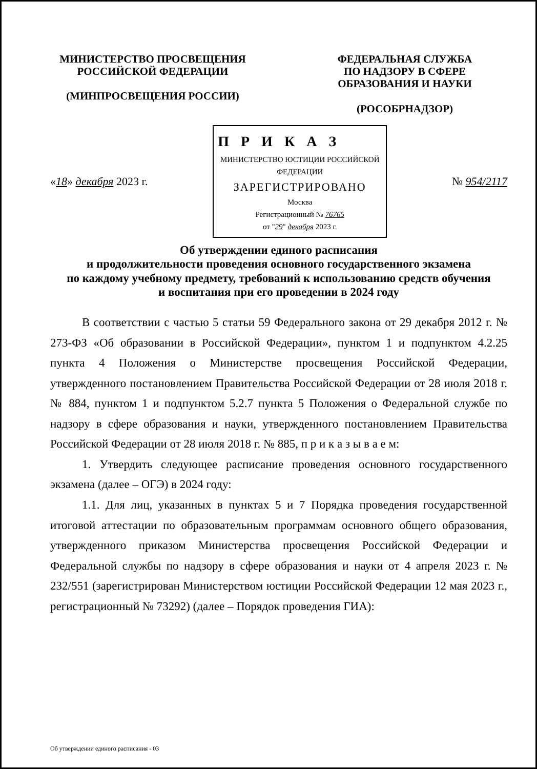МИНИСТЕРСТВО ПРОСВЕЩЕНИЯ
РОССИЙСКОЙ ФЕДЕРАЦИИ
(МИНПРОСВЕЩЕНИЯ РОССИИ)
ФЕДЕРАЛЬНАЯ СЛУЖБА
ПО НАДЗОРУ В СФЕРЕ
ОБРАЗОВАНИЯ И НАУКИ
(РОСОБРНАДЗОР)
«18» декабря 2023 г.
П Р И К А З
МИНИСТЕРСТВО ЮСТИЦИИ РОССИЙСКОЙ ФЕДЕРАЦИИ
ЗАРЕГИСТРИРОВАНО
Москва
Регистрационный № 76765
от "29" декабря 2023 г.
№ 954/2117
Об утверждении единого расписания
и продолжительности проведения основного государственного экзамена
по каждому учебному предмету, требований к использованию средств обучения
и воспитания при его проведении в 2024 году
В соответствии с частью 5 статьи 59 Федерального закона от 29 декабря 2012 г. № 273-ФЗ «Об образовании в Российской Федерации», пунктом 1 и подпунктом 4.2.25 пункта 4 Положения о Министерстве просвещения Российской Федерации, утвержденного постановлением Правительства Российской Федерации от 28 июля 2018 г. № 884, пунктом 1 и подпунктом 5.2.7 пункта 5 Положения о Федеральной службе по надзору в сфере образования и науки, утвержденного постановлением Правительства Российской Федерации от 28 июля 2018 г. № 885, п р и к а з ы в а е м:
1. Утвердить следующее расписание проведения основного государственного экзамена (далее – ОГЭ) в 2024 году:
1.1. Для лиц, указанных в пунктах 5 и 7 Порядка проведения государственной итоговой аттестации по образовательным программам основного общего образования, утвержденного приказом Министерства просвещения Российской Федерации и Федеральной службы по надзору в сфере образования и науки от 4 апреля 2023 г. № 232/551 (зарегистрирован Министерством юстиции Российской Федерации 12 мая 2023 г., регистрационный № 73292) (далее – Порядок проведения ГИА):
Об утверждении единого расписания - 03